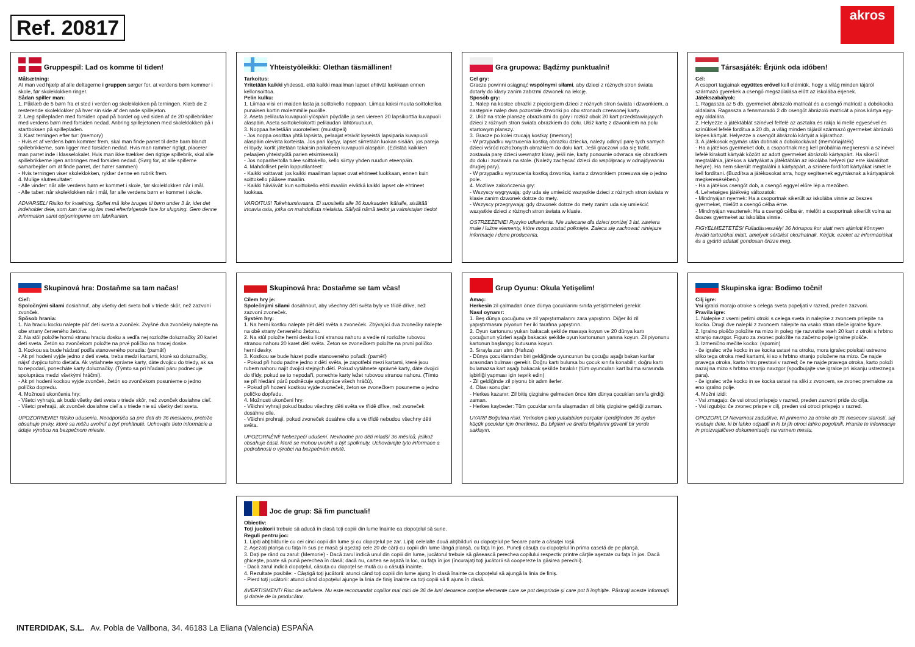Ref. 20817
akros
Gruppespil: Lad os komme til tiden!
Målsætning:
At man ved hjælp af alle deltagerne i gruppen sørger for, at verdens børn kommer i skole, før skoleklokken ringer.
Sådan spiller man:
1. Påklæb de 5 børn fra et sted i verden og skoleklokken på terningen. Klæb de 2 resterende skoleklokker på hver sin side af den røde spillejeton.
2. Læg spillepladen med forsiden opad på bordet og ved siden af de 20 spillebrikker med verdens børn med forsiden nedad. Anbring spillejetonen med skoleklokken på i startboksen på spillepladen.
3. Kast terningen efter tur: (memory)
- Hvis et af verdens børn kommer frem, skal man finde parret til dette barn blandt spillebrikkerne, som ligger med forsiden nedad. Hvis man rammer rigtigt, placerer man parret inde i klasselokalet. Hvis man ikke trækker den rigtige spillebrik, skal alle spillebrikkerne igen anbringes med forsiden nedad. (Sørg for, at alle spillerne samarbejder om at finde parret, der hører sammen)
- Hvis terningen viser skoleklokken, rykker denne en rubrik frem.
4. Mulige slutresultater:
- Alle vinder: når alle verdens børn er kommet i skole, før skoleklokken når i mål.
- Alle taber: når skoleklokken når i mål, før alle verdens børn er kommet i skole.
ADVARSEL! Risiko for kvælning. Spillet må ikke bruges til børn under 3 år, idet det indeholder dele, som kan rive sig løs med efterfølgende fare for slugning. Gem denne information samt oplysningerne om fabrikanten.
Yhteistyöleikki: Olethan täsmällinen!
Tarkoitus:
Yritetään kaikki yhdessä, että kaikki maailman lapset ehtivät luokkaan ennen kellonsoittoa.
Pelin kulku:
1. Liimaa viisi eri maiden lasta ja soittokello noppaan. Liimaa kaksi muuta soittokelloa punaisen kortin molemmille puolille.
2. Aseta pelilauta kuvapuoli ylöspäin pöydälle ja sen viereen 20 lapsikorttia kuvapuoli alaspäin. Aseta soittokellokortti pelilaudan lähtöruutuun.
3. Noppaa heitetään vuorotellen: (muistipeli)
- Jos noppa osoittaa yhtä lapsista, pelaajat etsivät kyseistä lapsiparia kuvapuoli alaspäin olevista korteista. Jos pari löytyy, lapset siirretään luokan sisään, jos pareja ei löydy, kortit jätetään takaisin paikalleen kuvapuoli alaspäin. (Edistää kaikkien pelaajien yhteistyötä parien etsimisessä)
- Jos nopanheitolla tulee soittokello, kello siirtyy yhden ruudun eteenpäin.
4. Mahdolliset pelin lopputilanteet:
- Kaikki voittavat: jos kaikki maailman lapset ovat ehtineet luokkaan, ennen kuin soittokello pääsee maaliin.
- Kaikki häviävät: kun soittokello ehtii maaliin eivätkä kaikki lapset ole ehtineet luokkaa.
VAROITUS! Tukehtumisvaara. Ei suositella alle 36 kuukauden ikäisille, sisältää irtoavia osia, jotka on mahdollista nielaista. Säilytä nämä tiedot ja valmistajan tiedot
Gra grupowa: Bądźmy punktualni!
Cel gry:
Gracze powinni osiągnąć wspólnymi siłami, aby dzieci z różnych stron świata dotarły do klasy zanim zabrzmi dzwonek na lekcję.
Sposób gry:
1. Nalep na kostce obrazki z pięciorgiem dzieci z różnych stron świata i dzwonkiem, a następnie nalep dwa pozostałe dzwonki po obu stronach czerwonej karty.
2. Ułóż na stole planszę obrazkami do góry i rozłóż obok 20 kart przedstawiających dzieci z różnych stron świata obrazkiem do dołu. Ułóż kartę z dzwonkiem na polu startowym planszy.
3. Gracze po kolei rzucają kostką: (memory)
- W przypadku wyrzucenia kostką obrazku dziecka, należy odkryć parę tych samych dzieci wśród rozłożonych obrazkiem do dołu kart. Jeśli graczowi uda się trafić, zostawia parę dzieci wewnątrz klasy, jeśli nie, karty ponownie odwraca się obrazkiem do dołu i zostawia na stole. (Należy zachęcać dzieci do współpracy w odnajdywaniu drugiej pary).
- W przypadku wyrzucenia kostką dzwonka, karta z dzwonkiem przesuwa się o jedno pole.
4. Możliwe zakończenia gry:
- Wszyscy wygrywają: gdy uda się umieścić wszystkie dzieci z różnych stron świata w klasie zanim dzwonek dotrze do mety.
- Wszyscy przegrywają: gdy dzwonek dotrze do mety zanim uda się umieścić wszystkie dzieci z różnych stron świata w klasie.
OSTRZEŻENIE! Ryzyko udławienia. Nie zalecane dla dzieci poniżej 3 lat, zawiera małe i luźne elementy, które mogą zostać połknięte. Zaleca się zachować niniejsze informacje i dane producenta.
Társasjáték: Érjünk oda időben!
Cél:
A csoport tagjainak együttes erővel kell elérniük, hogy a világ minden tájáról származó gyerekek a csengő megszólalása előtt az iskolába érjenek.
Játékszabályok:
1. Ragassza az 5 db, gyermeket ábrázoló matricát és a csengő matricát a dobókocka oldalaira. Ragassza a fennmaradó 2 db csengőt ábrázoló matricát a piros kártya egy-egy oldalára.
2. Helyezze a játéktáblát színével felfelé az asztalra és rakja ki mellé egyesével és színükkel lefelé fordítva a 20 db, a világ minden tájáról származó gyermeket ábrázoló képes kártyát. Helyezze a csengőt ábrázoló kártyát a kijárathoz.
3. A játékosok egymás után dobnak a dobókockával: (memóriajáték)
- Ha a játékos gyermeket dob, a csoportnak meg kell próbálnia megkeresni a színével lefelé kirakott kártyák között az adott gyermeket ábrázoló kártyapárt. Ha sikerül megtalálnia, játékos a kártyákat a játéktáblán az iskolába helyezi (az erre kialakított helyre). Ha nem sikerült megtalálni a kártyapárt, a színére fordított kártyákat ismét le kell fordítani. (Buzdítsa a játékosokat arra, hogy segítsenek egymásnak a kártyapárok megkeresésében.)
- Ha a játékos csengőt dob, a csengő eggyel előre lép a mezőben.
4. Lehetséges játékvég változatok:
- Mindnyájan nyernek: Ha a csoportnak sikerült az iskolába vinnie az összes gyermeket, mielőtt a csengő célba érne.
- Mindnyájan vesztenek: Ha a csengő célba ér, mielőtt a csoportnak sikerült volna az összes gyermeket az iskolába vinnie.
FIGYELMEZTETÉS! Fulladásveszély! 36 hónapos kor alatt nem ajánlott könnyen leváló tartozékai miatt, amelyek sérülést okozhatnak. Kérjük, ezeket az információkat és a gyártó adatait gondosan őrizze meg.
Skupinová hra: Dostaňme sa tam načas!
Cieľ:
Spoločnými silami dosiahnuť, aby všetky deti sveta boli v triede skôr, než zazvoní zvonček.
Spôsob hrania:
1. Na hraciu kocku nalepte päť detí sveta a zvonček. Zvyšné dva zvončeky nalepte na obe strany červeného žetónu.
2. Na stôl položte hornú stranu hraciu dosku a vedľa nej rozložte doluznačky 20 kariet detí sveta. Žetón so zvončekom položte na prvé políčko na hracej doske.
3. Kockou sa bude hádzať podľa stanoveného poradia: (pamäť)
- Ak pri hodení vyjde jedno z detí sveta, treba medzi kartami, ktoré sú doluznačky, nájsť dvpjicu tohto dieťaťa. Ak vytiahnete správne karty, dáte dvojicu do triedy, ak sa to nepodarí, ponecháte karty doluznačky. (Týmto sa pri hľadaní páru podnecuje spolupráca medzi všetkými hráčmi).
- Ak pri hodení kockou vyjde zvonček, žetón so zvončekom posunieme o jedno políčko dopredu.
4. Možnosti ukončenia hry:
- Všetci vyhrajú, ak budú všetky deti sveta v triede skôr, než zvonček dosiahne cieľ.
- Všetci prehrajú, ak zvonček dosiahne cieľ a v triede nie sú všetky deti sveta.
UPOZORNENIE! Riziko udusenia. Neodporúča sa pre deti do 36 mesiacov, pretože obsahuje prvky, ktoré sa môžu uvoľniť a byť prehltnuté. Uchovajte tieto informácie a údaje výrobcu na bezpečnom mieste.
Skupinová hra: Dostaňme se tam včas!
Cílem hry je:
Společnými silami dosáhnout, aby všechny děti světa byly ve třídě dříve, než zazvoní zvoneček.
Systém hry:
1. Na herní kostku nalepte pět dětí světa a zvoneček. Zbývající dva zvonečky nalepte na obě strany červeného žetonu.
2. Na stůl položte herní desku lícní stranou nahoru a vedle ní rozložte rubovou stranou nahoru 20 karet dětí světa. Žeton se zvonečkem položte na první políčko herní desky.
3. Kostkou se bude házet podle stanoveného pořadí: (paměť)
- Pokud při hodu padne jedno z dětí světa, je zapotřebí mezi kartami, které jsou rubem nahoru najít dvojici stejných dětí. Pokud vytáhnete správné karty, dáte dvojici do třídy, pokud se to nepodaří, ponechte karty ležet rubovou stranou nahoru. (Tímto se při hledání párů podněcuje spolupráce všech hráčů).
- Pokud při hození kostkou vyjde zvoneček, žeton se zvonečkem posuneme o jedno políčko dopředu.
4. Možnosti ukončení hry:
- Všichni vyhrají pokud budou všechny děti světa ve třídě dříve, než zvoneček dosáhne cíle.
- Všichni prohrají, pokud zvoneček dosáhne cíle a ve třídě nebudou všechny děti světa.
UPOZORNĚNÍ! Nebezpečí udušení. Nevhodné pro děti mladší 36 měsíců, jelikož obsahuje části, které se mohou uvolnit a být spolknuty. Uchovávejte tyto informace a podrobnosti o výrobci na bezpečném místě.
Grup Oyunu: Okula Yetişelim!
Amaç:
Herkesin zil çalmadan önce dünya çocuklarını sınıfa yetiştirmeleri gerekir.
Nasıl oynanır:
1. Beş dünya çocuğunu ve zil yapıştırmalarını zara yapıştırın. Diğer iki zil yapıştırmasını piyonun her iki tarafına yapıştırın.
2. Oyun kartonunu yukarı bakacak şekilde masaya koyun ve 20 dünya kartı çocuğunun yüzleri aşağı bakacak şekilde oyun kartonunun yanına koyun. Zil piyonunu kartonun başlangıç kutusuna koyun.
3. Sırayla zarı atın: (Hafıza)
- Dünya çocuklarından biri geldiğinde oyuncunun bu çocuğu aşağı bakan kartlar arasından bulması gerekir. Doğru kartı bulursa bu çocuk sınıfa konabilir; doğru kartı bulamazsa kart aşağı bakacak şekilde bırakılır (tüm oyuncuları kart bulma sırasında işbirliği yapması için teşvik edin)
- Zil geldiğinde zil piyonu bir adım ilerler.
4. Olası sonuçlar:
- Herkes kazanır: Zil bitiş çizgisine gelmeden önce tüm dünya çocukları sınıfa girdiği zaman.
- Herkes kaybeder: Tüm çocuklar sınıfa ulaşmadan zil bitiş çizgisine geldiği zaman.
UYARI! Boğulma riski. Yerinden çıkıp yutulabilen parçalar içerdiğinden 36 aydan küçük çocuklar için önerilmez. Bu bilgileri ve üretici bilgilerini güvenli bir yerde saklayın.
Skupinska igra: Bodimo točni!
Cilj igre:
Vsi igralci morajo otroke s celega sveta popeljati v razred, preden zazvoni.
Pravila igre:
1. Nalepke z vsemi petimi otroki s celega sveta in nalepke z zvoncem prilepite na kocko. Drugi dve nalepki z zvoncem nalepite na vsako stran rdeče igralne figure.
2. Igralno ploščo položite na mizo in poleg nje razvrstite vseh 20 kart z otroki s hrbtno stranjo navzgor. Figuro za zvonec položite na začetno polje igralne plošče.
3. Izmenično mečite kocko: (spomin)
- če igralec vrže kocko in se kocka ustavi na otroku, mora igralec poiskati ustrezno sliko tega otroka med kartami, ki so s hrbtno stranjo položene na mizo. Če najde pravega otroka, karto hitro prestavi v razred; če ne najde pravega otroka, karto položi nazaj na mizo s hrbtno stranjo navzgor (spodbujajte vse igralce pri iskanju ustreznega para).
- če igralec vrže kocko in se kocka ustavi na sliki z zvoncem, se zvonec premakne za eno igralno polje.
4. Možni izidi:
- Vsi zmagajo: če vsi otroci prispejo v razred, preden zazvoni pride do cilja.
- Vsi izgubijo: če zvonec prispe v cilj, preden vsi otroci prispejo v razred.
OPOZORILO! Nevarnost zadušitve. Ni primerno za otroke do 36 mesecev starosti, saj vsebuje dele, ki bi lahko odpadli in ki bi jih otroci lahko pogoltnili. Hranite te informacije in proizvajalčevo dokumentacijo na varnem mestu.
Joc de grup: Să fim punctuali!
Obiectiv:
Toţi jucătorii trebuie să aducă în clasă toţi copiii din lume înainte ca clopoţelul să sune.
Reguli pentru joc:
1. Lipiţi abţibildurile cu cei cinci copii din lume şi cu clopoţelul pe zar. Lipiţi celelalte două abţibilduri cu clopoţelul pe fiecare parte a căsuţei roşii.
2. Aşezaţi planşa cu faţa în sus pe masă şi aşezaţi cele 20 de cărţi cu copiii din lume lângă planşă, cu faţa în jos. Puneţi căsuţa cu clopoţelul în prima casetă de pe planşă.
3. Daţi pe rând cu zarul: (Memorie) - Dacă zarul indică unul din copiii din lume, jucătorul trebuie să găsească perechea copilului respectiv printre cărţile aşezate cu faţa în jos. Dacă ghiceşte, poate să pună perechea în clasă; dacă nu, cartea se aşază la loc, cu faţa în jos (încurajaţi toţi jucătorii să coopereze la găsirea perechii).
- Dacă zarul indică clopoţelul, căsuţa cu clopoţel se mută cu o căsuţă înainte.
4. Rezultate posibile: - Câştigă toţi jucătorii: atunci când toţi copiii din lume ajung în clasă înainte ca clopoţelul să ajungă la linia de finiş.
- Pierd toţi jucătorii: atunci când clopoţelul ajunge la linia de finiş înainte ca toţi copiii să fi ajuns în clasă.
AVERTISMENT! Risc de asfixiere. Nu este recomandat copiilor mai mici de 36 de luni deoarece conţine elemente care se pot desprinde şi care pot fi înghiţite. Păstraţi aceste informaţii şi datele de la producător.
INTERDIDAK, S.L. Av. Pobla de Vallbona, 34. 46183 La Eliana (Valencia) ESPAÑA